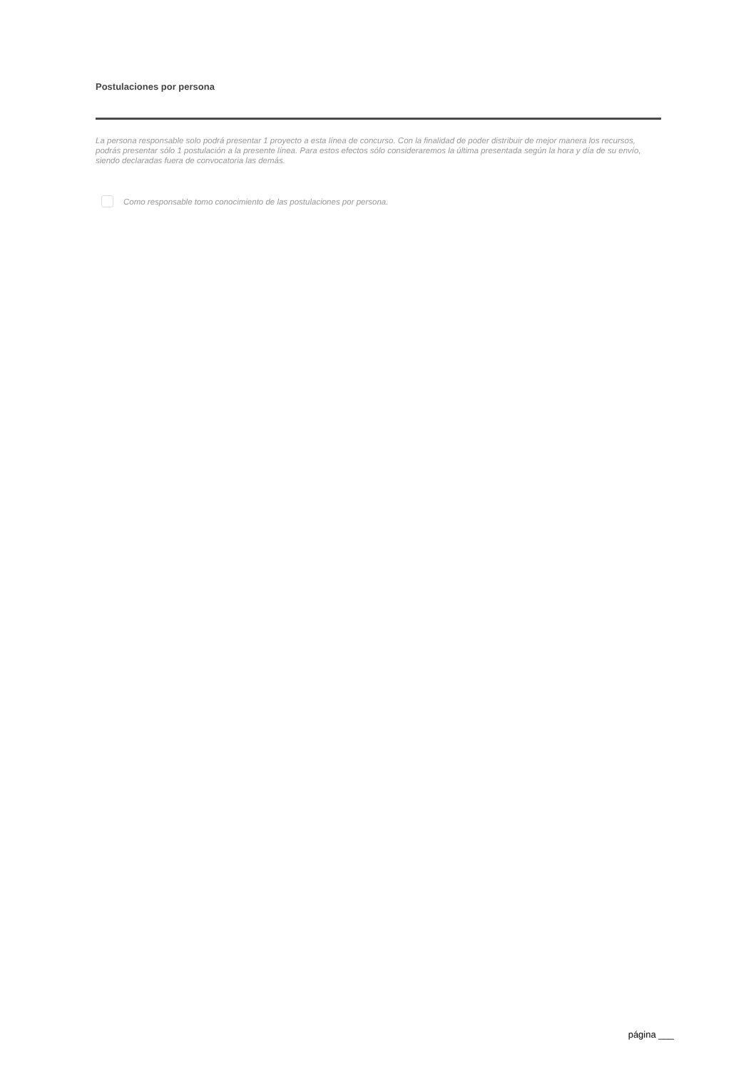Postulaciones por persona
La persona responsable solo podrá presentar 1 proyecto a esta línea de concurso. Con la finalidad de poder distribuir de mejor manera los recursos, podrás presentar sólo 1 postulación a la presente línea. Para estos efectos sólo consideraremos la última presentada según la hora y día de su envío, siendo declaradas fuera de convocatoria las demás.
Como responsable tomo conocimiento de las postulaciones por persona.
página ___